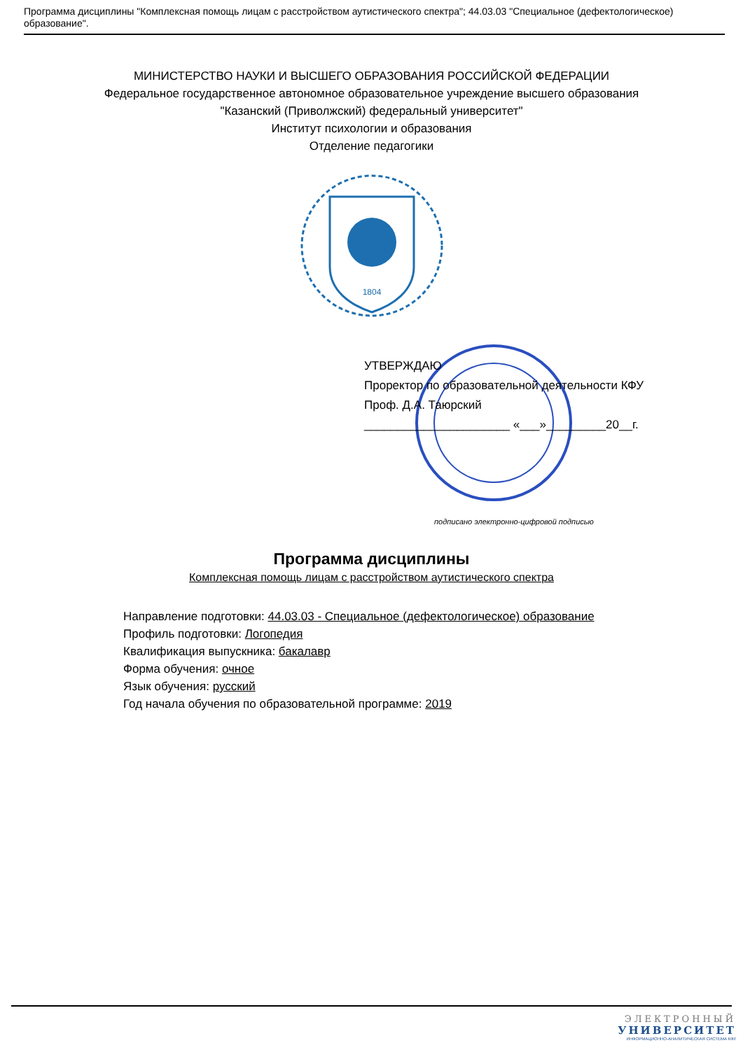Программа дисциплины "Комплексная помощь лицам с расстройством аутистического спектра"; 44.03.03 "Специальное (дефектологическое) образование".
МИНИСТЕРСТВО НАУКИ И ВЫСШЕГО ОБРАЗОВАНИЯ РОССИЙСКОЙ ФЕДЕРАЦИИ
Федеральное государственное автономное образовательное учреждение высшего образования
"Казанский (Приволжский) федеральный университет"
Институт психологии и образования
Отделение педагогики
1804
УТВЕРЖДАЮ
Проректор по образовательной деятельности КФУ
Проф. Д.А. Таюрский
______________________ «___»_________20__г.
подписано электронно-цифровой подписью
Программа дисциплины
Комплексная помощь лицам с расстройством аутистического спектра
Направление подготовки: 44.03.03 - Специальное (дефектологическое) образование
Профиль подготовки: Логопедия
Квалификация выпускника: бакалавр
Форма обучения: очное
Язык обучения: русский
Год начала обучения по образовательной программе: 2019
ЭЛЕКТРОННЫЙ
УНИВЕРСИТЕТ
ИНФОРМАЦИОННО-АНАЛИТИЧЕСКАЯ СИСТЕМА КФУ